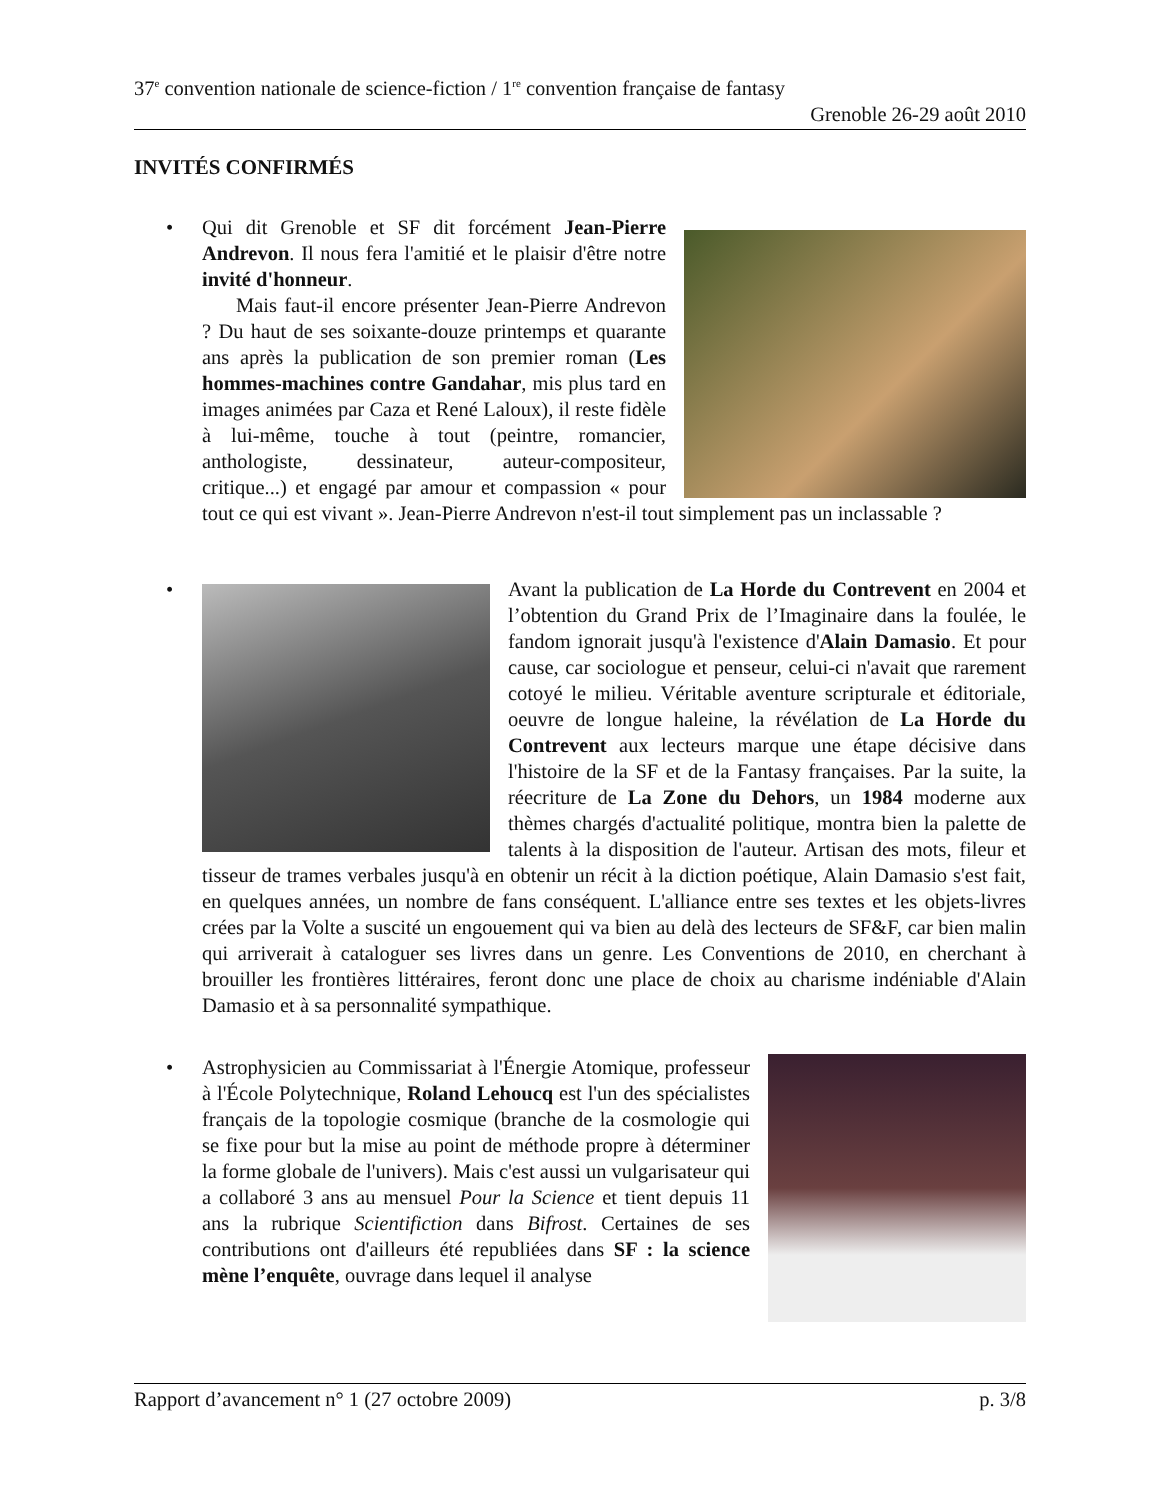37<sup>e</sup> convention nationale de science-fiction / 1<sup>re</sup> convention française de fantasy
Grenoble 26-29 août 2010
INVITÉS CONFIRMÉS
•
Qui dit Grenoble et SF dit forcément Jean-Pierre Andrevon. Il nous fera l'amitié et le plaisir d'être notre invité d'honneur.
Mais faut-il encore présenter Jean-Pierre Andrevon ? Du haut de ses soixante-douze printemps et quarante ans après la publication de son premier roman (Les hommes-machines contre Gandahar, mis plus tard en images animées par Caza et René Laloux), il reste fidèle à lui-même, touche à tout (peintre, romancier, anthologiste, dessinateur, auteur-compositeur, critique...) et engagé par amour et compassion « pour tout ce qui est vivant ». Jean-Pierre Andrevon n'est-il tout simplement pas un inclassable ?
•
Avant la publication de La Horde du Contrevent en 2004 et l’obtention du Grand Prix de l’Imaginaire dans la foulée, le fandom ignorait jusqu'à l'existence d'Alain Damasio. Et pour cause, car sociologue et penseur, celui-ci n'avait que rarement cotoyé le milieu. Véritable aventure scripturale et éditoriale, oeuvre de longue haleine, la révélation de La Horde du Contrevent aux lecteurs marque une étape décisive dans l'histoire de la SF et de la Fantasy françaises. Par la suite, la réecriture de La Zone du Dehors, un 1984 moderne aux thèmes chargés d'actualité politique, montra bien la palette de talents à la disposition de l'auteur. Artisan des mots, fileur et tisseur de trames verbales jusqu'à en obtenir un récit à la diction poétique, Alain Damasio s'est fait, en quelques années, un nombre de fans conséquent. L'alliance entre ses textes et les objets-livres crées par la Volte a suscité un engouement qui va bien au delà des lecteurs de SF&F, car bien malin qui arriverait à cataloguer ses livres dans un genre. Les Conventions de 2010, en cherchant à brouiller les frontières littéraires, feront donc une place de choix au charisme indéniable d'Alain Damasio et à sa personnalité sympathique.
•
Astrophysicien au Commissariat à l'Énergie Atomique, professeur à l'École Polytechnique, Roland Lehoucq est l'un des spécialistes français de la topologie cosmique (branche de la cosmologie qui se fixe pour but la mise au point de méthode propre à déterminer la forme globale de l'univers). Mais c'est aussi un vulgarisateur qui a collaboré 3 ans au mensuel Pour la Science et tient depuis 11 ans la rubrique Scientifiction dans Bifrost. Certaines de ses contributions ont d'ailleurs été republiées dans SF : la science mène l’enquête, ouvrage dans lequel il analyse
Rapport d’avancement n° 1 (27 octobre 2009) p. 3/8